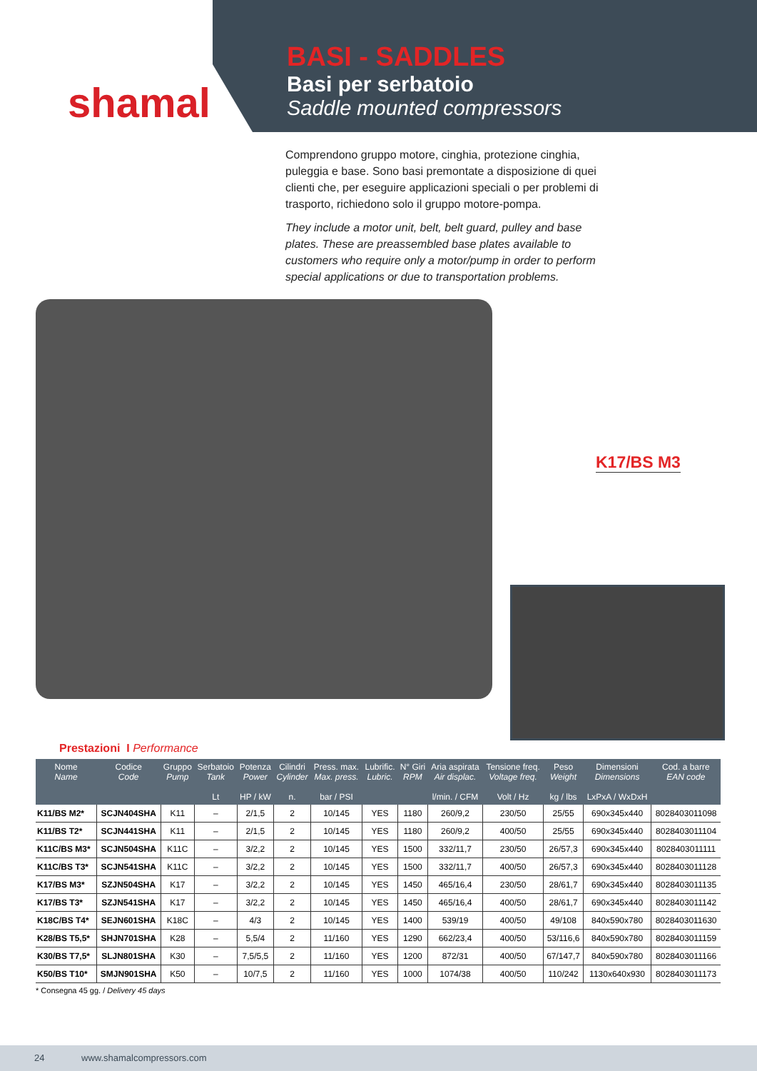shamal
BASI - SADDLES
Basi per serbatoio
Saddle mounted compressors
Comprendono gruppo motore, cinghia, protezione cinghia, puleggia e base. Sono basi premontate a disposizione di quei clienti che, per eseguire applicazioni speciali o per problemi di trasporto, richiedono solo il gruppo motore-pompa.
They include a motor unit, belt, belt guard, pulley and base plates. These are preassembled base plates available to customers who require only a motor/pump in order to perform special applications or due to transportation problems.
K17/BS M3
Prestazioni I Performance
| Nome Name | Codice Code | Gruppo Pump | Serbatoio Tank Lt | Potenza Power HP / kW | Cilindri Cylinder n. | Press. max. Max. press. bar / PSI | Lubrific. Lubric. | N° Giri RPM | Aria aspirata Air displac. l/min. / CFM | Tensione freq. Voltage freq. Volt / Hz | Peso Weight kg / lbs | Dimensioni Dimensions LxPxA / WxDxH | Cod. a barre EAN code |
| --- | --- | --- | --- | --- | --- | --- | --- | --- | --- | --- | --- | --- | --- |
| K11/BS M2* | SCJN404SHA | K11 | – | 2/1,5 | 2 | 10/145 | YES | 1180 | 260/9,2 | 230/50 | 25/55 | 690x345x440 | 8028403011098 |
| K11/BS T2* | SCJN441SHA | K11 | – | 2/1,5 | 2 | 10/145 | YES | 1180 | 260/9,2 | 400/50 | 25/55 | 690x345x440 | 8028403011104 |
| K11C/BS M3* | SCJN504SHA | K11C | – | 3/2,2 | 2 | 10/145 | YES | 1500 | 332/11,7 | 230/50 | 26/57,3 | 690x345x440 | 8028403011111 |
| K11C/BS T3* | SCJN541SHA | K11C | – | 3/2,2 | 2 | 10/145 | YES | 1500 | 332/11,7 | 400/50 | 26/57,3 | 690x345x440 | 8028403011128 |
| K17/BS M3* | SZJN504SHA | K17 | – | 3/2,2 | 2 | 10/145 | YES | 1450 | 465/16,4 | 230/50 | 28/61,7 | 690x345x440 | 8028403011135 |
| K17/BS T3* | SZJN541SHA | K17 | – | 3/2,2 | 2 | 10/145 | YES | 1450 | 465/16,4 | 400/50 | 28/61,7 | 690x345x440 | 8028403011142 |
| K18C/BS T4* | SEJN601SHA | K18C | – | 4/3 | 2 | 10/145 | YES | 1400 | 539/19 | 400/50 | 49/108 | 840x590x780 | 8028403011630 |
| K28/BS T5,5* | SHJN701SHA | K28 | – | 5,5/4 | 2 | 11/160 | YES | 1290 | 662/23,4 | 400/50 | 53/116,6 | 840x590x780 | 8028403011159 |
| K30/BS T7,5* | SLJN801SHA | K30 | – | 7,5/5,5 | 2 | 11/160 | YES | 1200 | 872/31 | 400/50 | 67/147,7 | 840x590x780 | 8028403011166 |
| K50/BS T10* | SMJN901SHA | K50 | – | 10/7,5 | 2 | 11/160 | YES | 1000 | 1074/38 | 400/50 | 110/242 | 1130x640x930 | 8028403011173 |
* Consegna 45 gg. / Delivery 45 days
24 www.shamalcompressors.com